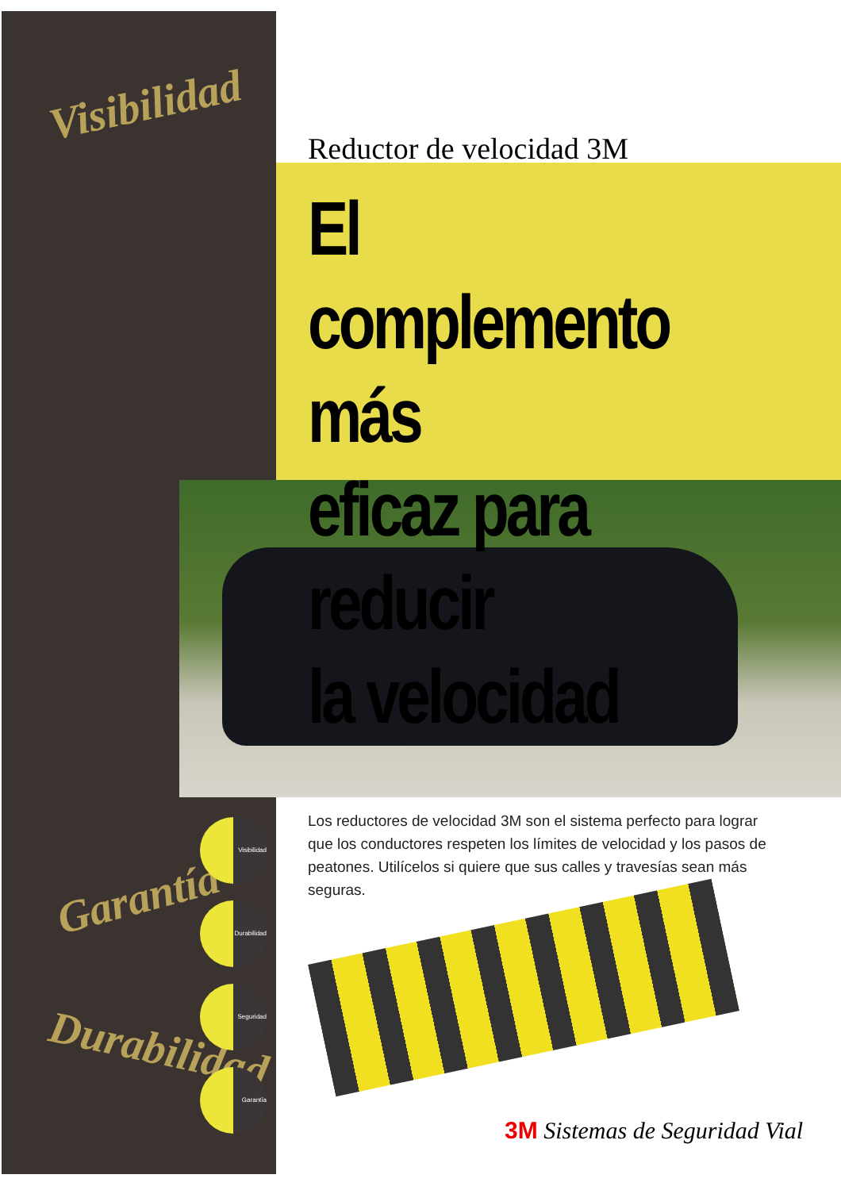Visibilidad
Garantía
Durabilidad
Reductor de velocidad 3M
El complemento más
eficaz para reducir
la velocidad
Los reductores de velocidad 3M son el sistema perfecto para lograr que los conductores respeten los límites de velocidad y los pasos de peatones. Utilícelos si quiere que sus calles y travesías sean más seguras.
Visibilidad
Durabilidad
Seguridad
Garantía
3M Sistemas de Seguridad Vial